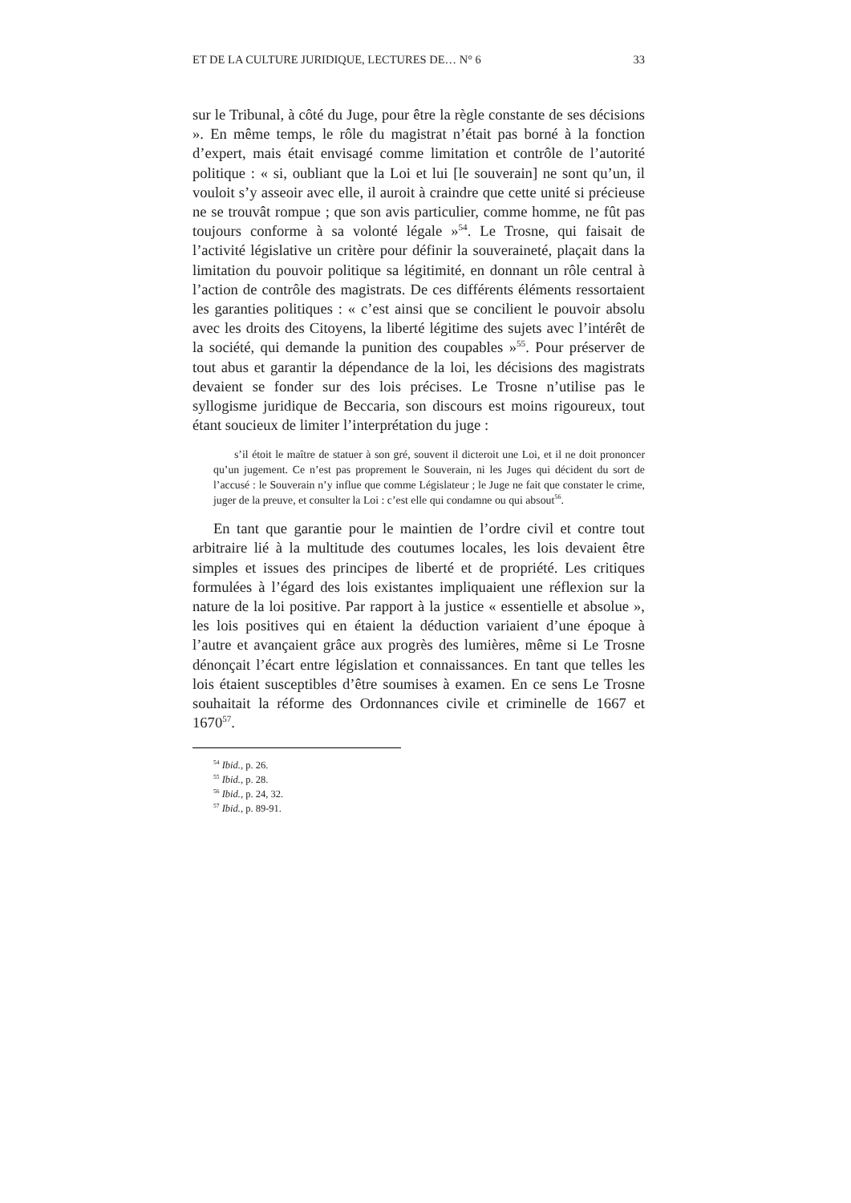ET DE LA CULTURE JURIDIQUE, LECTURES DE… N° 6 33
sur le Tribunal, à côté du Juge, pour être la règle constante de ses décisions ». En même temps, le rôle du magistrat n’était pas borné à la fonction d’expert, mais était envisagé comme limitation et contrôle de l’autorité politique : « si, oubliant que la Loi et lui [le souverain] ne sont qu’un, il vouloit s’y asseoir avec elle, il auroit à craindre que cette unité si précieuse ne se trouvât rompue ; que son avis particulier, comme homme, ne fût pas toujours conforme à sa volonté légale »<sup>54</sup>. Le Trosne, qui faisait de l’activité législative un critère pour définir la souveraineté, plaçait dans la limitation du pouvoir politique sa légitimité, en donnant un rôle central à l’action de contrôle des magistrats. De ces différents éléments ressortaient les garanties politiques : « c’est ainsi que se concilient le pouvoir absolu avec les droits des Citoyens, la liberté légitime des sujets avec l’intérêt de la société, qui demande la punition des coupables »<sup>55</sup>. Pour préserver de tout abus et garantir la dépendance de la loi, les décisions des magistrats devaient se fonder sur des lois précises. Le Trosne n’utilise pas le syllogisme juridique de Beccaria, son discours est moins rigoureux, tout étant soucieux de limiter l’interprétation du juge :
s’il étoit le maître de statuer à son gré, souvent il dicteroit une Loi, et il ne doit prononcer qu’un jugement. Ce n’est pas proprement le Souverain, ni les Juges qui décident du sort de l’accusé : le Souverain n’y influe que comme Législateur ; le Juge ne fait que constater le crime, juger de la preuve, et consulter la Loi : c’est elle qui condamne ou qui absout<sup>56</sup>.
En tant que garantie pour le maintien de l’ordre civil et contre tout arbitraire lié à la multitude des coutumes locales, les lois devaient être simples et issues des principes de liberté et de propriété. Les critiques formulées à l’égard des lois existantes impliquaient une réflexion sur la nature de la loi positive. Par rapport à la justice « essentielle et absolue », les lois positives qui en étaient la déduction variaient d’une époque à l’autre et avançaient grâce aux progrès des lumières, même si Le Trosne dénonçait l’écart entre législation et connaissances. En tant que telles les lois étaient susceptibles d’être soumises à examen. En ce sens Le Trosne souhaitait la réforme des Ordonnances civile et criminelle de 1667 et 1670<sup>57</sup>.
<sup>54</sup> Ibid., p. 26.
<sup>55</sup> Ibid., p. 28.
<sup>56</sup> Ibid., p. 24, 32.
<sup>57</sup> Ibid., p. 89-91.